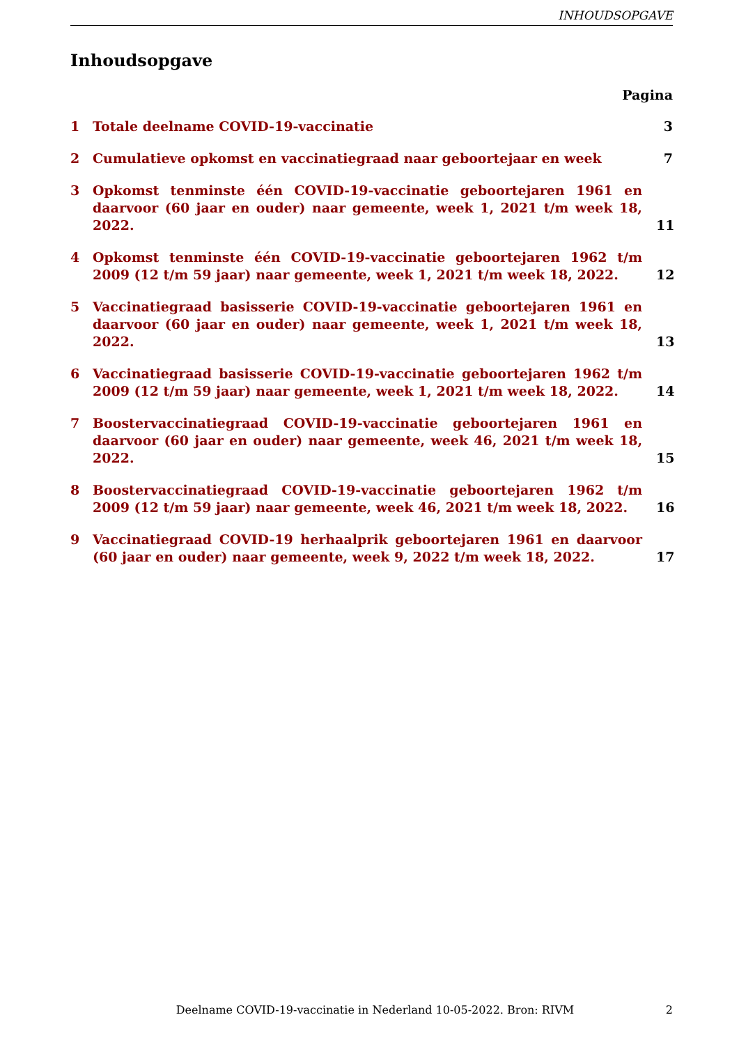INHOUDSOPGAVE
Inhoudsopgave
Pagina
1 Totale deelname COVID-19-vaccinatie 3
2 Cumulatieve opkomst en vaccinatiegraad naar geboortejaar en week 7
3 Opkomst tenminste één COVID-19-vaccinatie geboortejaren 1961 en daarvoor (60 jaar en ouder) naar gemeente, week 1, 2021 t/m week 18, 2022. 11
4 Opkomst tenminste één COVID-19-vaccinatie geboortejaren 1962 t/m 2009 (12 t/m 59 jaar) naar gemeente, week 1, 2021 t/m week 18, 2022. 12
5 Vaccinatiegraad basisserie COVID-19-vaccinatie geboortejaren 1961 en daarvoor (60 jaar en ouder) naar gemeente, week 1, 2021 t/m week 18, 2022. 13
6 Vaccinatiegraad basisserie COVID-19-vaccinatie geboortejaren 1962 t/m 2009 (12 t/m 59 jaar) naar gemeente, week 1, 2021 t/m week 18, 2022. 14
7 Boostervaccinatiegraad COVID-19-vaccinatie geboortejaren 1961 en daarvoor (60 jaar en ouder) naar gemeente, week 46, 2021 t/m week 18, 2022. 15
8 Boostervaccinatiegraad COVID-19-vaccinatie geboortejaren 1962 t/m 2009 (12 t/m 59 jaar) naar gemeente, week 46, 2021 t/m week 18, 2022. 16
9 Vaccinatiegraad COVID-19 herhaalprik geboortejaren 1961 en daarvoor (60 jaar en ouder) naar gemeente, week 9, 2022 t/m week 18, 2022. 17
Deelname COVID-19-vaccinatie in Nederland 10-05-2022. Bron: RIVM 2